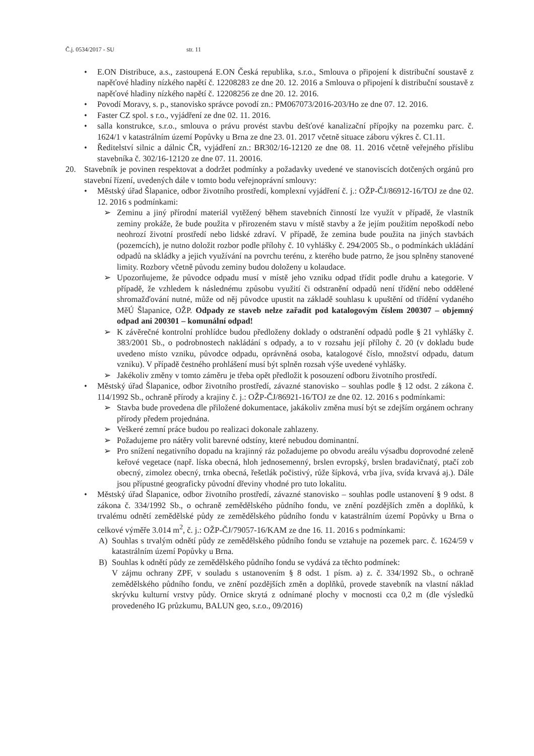Č.j. 0534/2017 - SU str. 11
• E.ON Distribuce, a.s., zastoupená E.ON Česká republika, s.r.o., Smlouva o připojení k distribuční soustavě z napěťové hladiny nízkého napětí č. 12208283 ze dne 20. 12. 2016 a Smlouva o připojení k distribuční soustavě z napěťové hladiny nízkého napětí č. 12208256 ze dne 20. 12. 2016.
• Povodí Moravy, s. p., stanovisko správce povodí zn.: PM067073/2016-203/Ho ze dne 07. 12. 2016.
• Faster CZ spol. s r.o., vyjádření ze dne 02. 11. 2016.
• salla konstrukce, s.r.o., smlouva o právu provést stavbu dešťové kanalizační přípojky na pozemku parc. č. 1624/1 v katastrálním území Popůvky u Brna ze dne 23. 01. 2017 včetně situace záboru výkres č. C1.11.
• Ředitelství silnic a dálnic ČR, vyjádření zn.: BR302/16-12120 ze dne 08. 11. 2016 včetně veřejného příslibu stavebníka č. 302/16-12120 ze dne 07. 11. 20016.
20. Stavebník je povinen respektovat a dodržet podmínky a požadavky uvedené ve stanoviscích dotčených orgánů pro stavební řízení, uvedených dále v tomto bodu veřejnoprávní smlouvy:
• Městský úřad Šlapanice, odbor životního prostředí, komplexní vyjádření č. j.: OŽP-ČJ/86912-16/TOJ ze dne 02. 12. 2016 s podmínkami:
➢ Zeminu a jiný přírodní materiál vytěžený během stavebních činností lze využít v případě, že vlastník zeminy prokáže, že bude použita v přirozeném stavu v místě stavby a že jejím použitím nepoškodí nebo neohrozí životní prostředí nebo lidské zdraví. V případě, že zemina bude použita na jiných stavbách (pozemcích), je nutno doložit rozbor podle přílohy č. 10 vyhlášky č. 294/2005 Sb., o podmínkách ukládání odpadů na skládky a jejich využívání na povrchu terénu, z kterého bude patrno, že jsou splněny stanovené limity. Rozbory včetně původu zeminy budou doloženy u kolaudace.
➢ Upozorňujeme, že původce odpadu musí v místě jeho vzniku odpad třídit podle druhu a kategorie. V případě, že vzhledem k následnému způsobu využití či odstranění odpadů není třídění nebo oddělené shromažďování nutné, může od něj původce upustit na základě souhlasu k upuštění od třídění vydaného MěÚ Šlapanice, OŽP. Odpady ze staveb nelze zařadit pod katalogovým číslem 200307 – objemný odpad ani 200301 – komunální odpad!
➢ K závěrečné kontrolní prohlídce budou předloženy doklady o odstranění odpadů podle § 21 vyhlášky č. 383/2001 Sb., o podrobnostech nakládání s odpady, a to v rozsahu její přílohy č. 20 (v dokladu bude uvedeno místo vzniku, původce odpadu, oprávněná osoba, katalogové číslo, množství odpadu, datum vzniku). V případě čestného prohlášení musí být splněn rozsah výše uvedené vyhlášky.
➢ Jakékoliv změny v tomto záměru je třeba opět předložit k posouzení odboru životního prostředí.
• Městský úřad Šlapanice, odbor životního prostředí, závazné stanovisko – souhlas podle § 12 odst. 2 zákona č. 114/1992 Sb., ochraně přírody a krajiny č. j.: OŽP-ČJ/86921-16/TOJ ze dne 02. 12. 2016 s podmínkami:
➢ Stavba bude provedena dle přiložené dokumentace, jakákoliv změna musí být se zdejším orgánem ochrany přírody předem projednána.
➢ Veškeré zemní práce budou po realizaci dokonale zahlazeny.
➢ Požadujeme pro nátěry volit barevné odstíny, které nebudou dominantní.
➢ Pro snížení negativního dopadu na krajinný ráz požadujeme po obvodu areálu výsadbu doprovodné zeleně keřové vegetace (např. líska obecná, hloh jednosemenný, brslen evropský, brslen bradavičnatý, ptačí zob obecný, zimolez obecný, trnka obecná, řešetlák počistivý, růže šípková, vrba jíva, svída krvavá aj.). Dále jsou přípustné geograficky původní dřeviny vhodné pro tuto lokalitu.
• Městský úřad Šlapanice, odbor životního prostředí, závazné stanovisko – souhlas podle ustanovení § 9 odst. 8 zákona č. 334/1992 Sb., o ochraně zemědělského půdního fondu, ve znění pozdějších změn a doplňků, k trvalému odnětí zemědělské půdy ze zemědělského půdního fondu v katastrálním území Popůvky u Brna o celkové výměře 3.014 m<sup>2</sup>, č. j.: OŽP-ČJ/79057-16/KAM ze dne 16. 11. 2016 s podmínkami:
A) Souhlas s trvalým odnětí půdy ze zemědělského půdního fondu se vztahuje na pozemek parc. č. 1624/59 v katastrálním území Popůvky u Brna.
B) Souhlas k odnětí půdy ze zemědělského půdního fondu se vydává za těchto podmínek:
V zájmu ochrany ZPF, v souladu s ustanovením § 8 odst. 1 písm. a) z. č. 334/1992 Sb., o ochraně zemědělského půdního fondu, ve znění pozdějších změn a doplňků, provede stavebník na vlastní náklad skrývku kulturní vrstvy půdy. Ornice skrytá z odnímané plochy v mocnosti cca 0,2 m (dle výsledků provedeného IG průzkumu, BALUN geo, s.r.o., 09/2016)